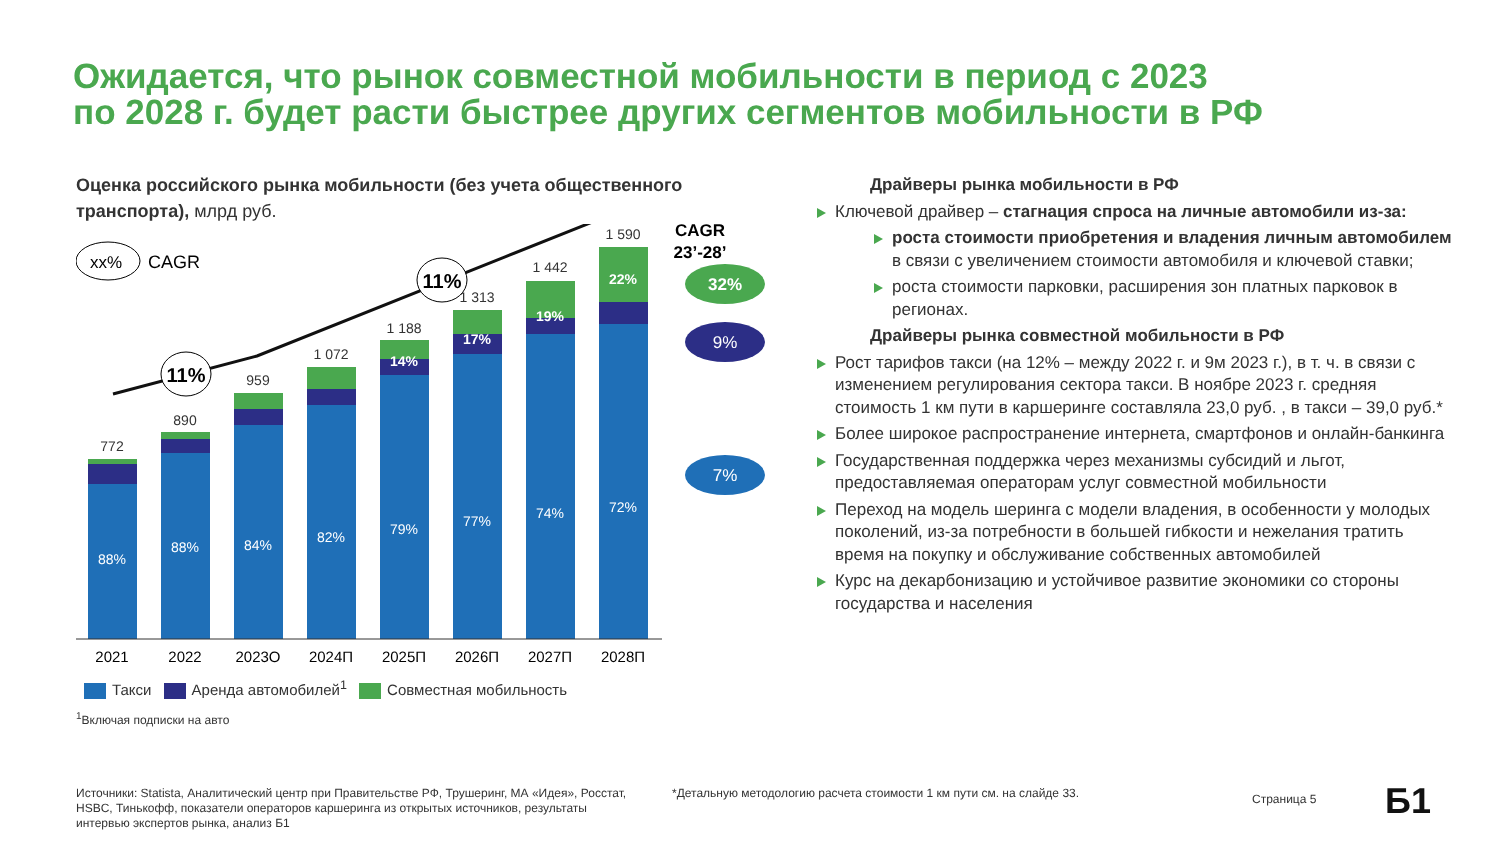Ожидается, что рынок совместной мобильности в период с 2023
по 2028 г. будет расти быстрее других сегментов мобильности в РФ
Оценка российского рынка мобильности (без учета общественного транспорта), млрд руб.
xx%
CAGR
CAGR
23’-28’
11%
11%
88%
772
88%
890
84%
959
82%
1 072
79%
1 188
77%
1 313
74%
1 442
72%
1 590
22%
19%
17%
14%
32%
9%
7%
2021
2022
2023О
2024П
2025П
2026П
2027П
2028П
Такси Аренда автомобилей<sup>1</sup> Совместная мобильность
<sup>1</sup> Включая подписки на авто
Драйверы рынка мобильности в РФ
Ключевой драйвер – стагнация спроса на личные автомобили из-за:
роста стоимости приобретения и владения личным автомобилем в связи с увеличением стоимости автомобиля и ключевой ставки;
роста стоимости парковки, расширения зон платных парковок в регионах.
Драйверы рынка совместной мобильности в РФ
Рост тарифов такси (на 12% – между 2022 г. и 9м 2023 г.), в т. ч. в связи с изменением регулирования сектора такси. В ноябре 2023 г. средняя стоимость 1 км пути в каршеринге составляла 23,0 руб. , в такси – 39,0 руб.*
Более широкое распространение интернета, смартфонов и онлайн-банкинга
Государственная поддержка через механизмы субсидий и льгот, предоставляемая операторам услуг совместной мобильности
Переход на модель шеринга с модели владения, в особенности у молодых поколений, из-за потребности в большей гибкости и нежелания тратить время на покупку и обслуживание собственных автомобилей
Курс на декарбонизацию и устойчивое развитие экономики со стороны государства и населения
Источники: Statista, Аналитический центр при Правительстве РФ, Трушеринг, МА «Идея», Росстат, HSBC, Тинькофф, показатели операторов каршеринга из открытых источников, результаты интервью экспертов рынка, анализ Б1
*Детальную методологию расчета стоимости 1 км пути см. на слайде 33.
Страница 5 Б1